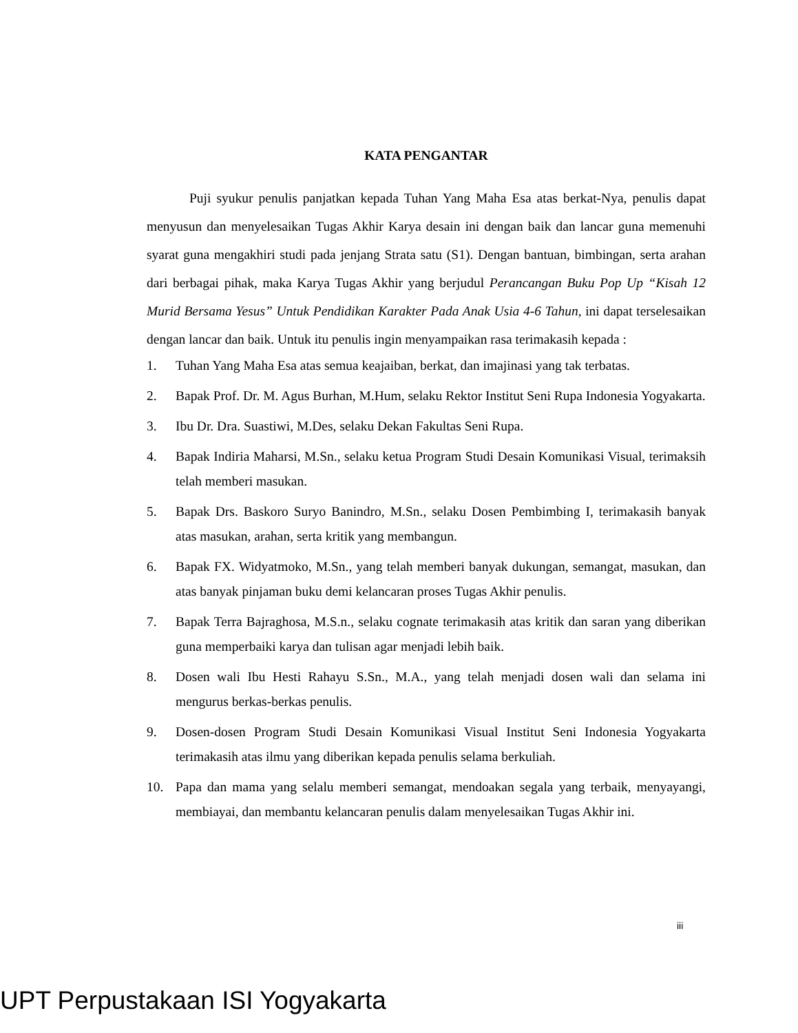KATA PENGANTAR
Puji syukur penulis panjatkan kepada Tuhan Yang Maha Esa atas berkat-Nya, penulis dapat menyusun dan menyelesaikan Tugas Akhir Karya desain ini dengan baik dan lancar guna memenuhi syarat guna mengakhiri studi pada jenjang Strata satu (S1). Dengan bantuan, bimbingan, serta arahan dari berbagai pihak, maka Karya Tugas Akhir yang berjudul Perancangan Buku Pop Up “Kisah 12 Murid Bersama Yesus” Untuk Pendidikan Karakter Pada Anak Usia 4-6 Tahun, ini dapat terselesaikan dengan lancar dan baik. Untuk itu penulis ingin menyampaikan rasa terimakasih kepada :
1. Tuhan Yang Maha Esa atas semua keajaiban, berkat, dan imajinasi yang tak terbatas.
2. Bapak Prof. Dr. M. Agus Burhan, M.Hum, selaku Rektor Institut Seni Rupa Indonesia Yogyakarta.
3. Ibu Dr. Dra. Suastiwi, M.Des, selaku Dekan Fakultas Seni Rupa.
4. Bapak Indiria Maharsi, M.Sn., selaku ketua Program Studi Desain Komunikasi Visual, terimaksih telah memberi masukan.
5. Bapak Drs. Baskoro Suryo Banindro, M.Sn., selaku Dosen Pembimbing I, terimakasih banyak atas masukan, arahan, serta kritik yang membangun.
6. Bapak FX. Widyatmoko, M.Sn., yang telah memberi banyak dukungan, semangat, masukan, dan atas banyak pinjaman buku demi kelancaran proses Tugas Akhir penulis.
7. Bapak Terra Bajraghosa, M.S.n., selaku cognate terimakasih atas kritik dan saran yang diberikan guna memperbaiki karya dan tulisan agar menjadi lebih baik.
8. Dosen wali Ibu Hesti Rahayu S.Sn., M.A., yang telah menjadi dosen wali dan selama ini mengurus berkas-berkas penulis.
9. Dosen-dosen Program Studi Desain Komunikasi Visual Institut Seni Indonesia Yogyakarta terimakasih atas ilmu yang diberikan kepada penulis selama berkuliah.
10. Papa dan mama yang selalu memberi semangat, mendoakan segala yang terbaik, menyayangi, membiayai, dan membantu kelancaran penulis dalam menyelesaikan Tugas Akhir ini.
iii
UPT Perpustakaan ISI Yogyakarta